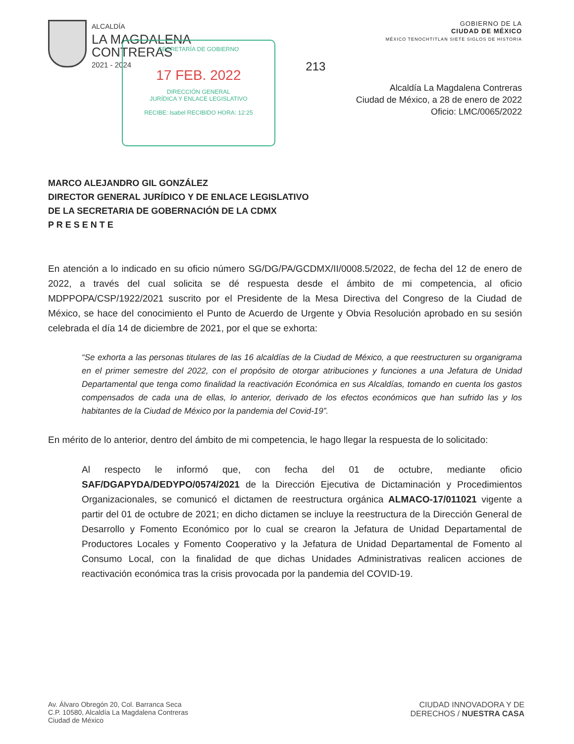ALCALDÍA
LA MAGDALENA
CONTRERAS
2021 - 2024
SECRETARÍA DE GOBIERNO
17 FEB. 2022
DIRECCIÓN GENERAL
JURÍDICA Y ENLACE LEGISLATIVO
RECIBE: Isabel RECIBIDO HORA: 12:25
213
GOBIERNO DE LA
CIUDAD DE MÉXICO
MÉXICO TENOCHTITLAN SIETE SIGLOS DE HISTORIA
Alcaldía La Magdalena Contreras
Ciudad de México, a 28 de enero de 2022
Oficio: LMC/0065/2022
MARCO ALEJANDRO GIL GONZÁLEZ
DIRECTOR GENERAL JURÍDICO Y DE ENLACE LEGISLATIVO
DE LA SECRETARIA DE GOBERNACIÓN DE LA CDMX
P R E S E N T E
En atención a lo indicado en su oficio número SG/DG/PA/GCDMX/II/0008.5/2022, de fecha del 12 de enero de 2022, a través del cual solicita se dé respuesta desde el ámbito de mi competencia, al oficio MDPPOPA/CSP/1922/2021 suscrito por el Presidente de la Mesa Directiva del Congreso de la Ciudad de México, se hace del conocimiento el Punto de Acuerdo de Urgente y Obvia Resolución aprobado en su sesión celebrada el día 14 de diciembre de 2021, por el que se exhorta:
“Se exhorta a las personas titulares de las 16 alcaldías de la Ciudad de México, a que reestructuren su organigrama en el primer semestre del 2022, con el propósito de otorgar atribuciones y funciones a una Jefatura de Unidad Departamental que tenga como finalidad la reactivación Económica en sus Alcaldías, tomando en cuenta los gastos compensados de cada una de ellas, lo anterior, derivado de los efectos económicos que han sufrido las y los habitantes de la Ciudad de México por la pandemia del Covid-19”.
En mérito de lo anterior, dentro del ámbito de mi competencia, le hago llegar la respuesta de lo solicitado:
Al respecto le informó que, con fecha del 01 de octubre, mediante oficio SAF/DGAPYDA/DEDYPO/0574/2021 de la Dirección Ejecutiva de Dictaminación y Procedimientos Organizacionales, se comunicó el dictamen de reestructura orgánica ALMACO-17/011021 vigente a partir del 01 de octubre de 2021; en dicho dictamen se incluye la reestructura de la Dirección General de Desarrollo y Fomento Económico por lo cual se crearon la Jefatura de Unidad Departamental de Productores Locales y Fomento Cooperativo y la Jefatura de Unidad Departamental de Fomento al Consumo Local, con la finalidad de que dichas Unidades Administrativas realicen acciones de reactivación económica tras la crisis provocada por la pandemia del COVID-19.
Av. Álvaro Obregón 20, Col. Barranca Seca
C.P. 10580, Alcaldía La Magdalena Contreras
Ciudad de México
CIUDAD INNOVADORA Y DE
DERECHOS / NUESTRA CASA